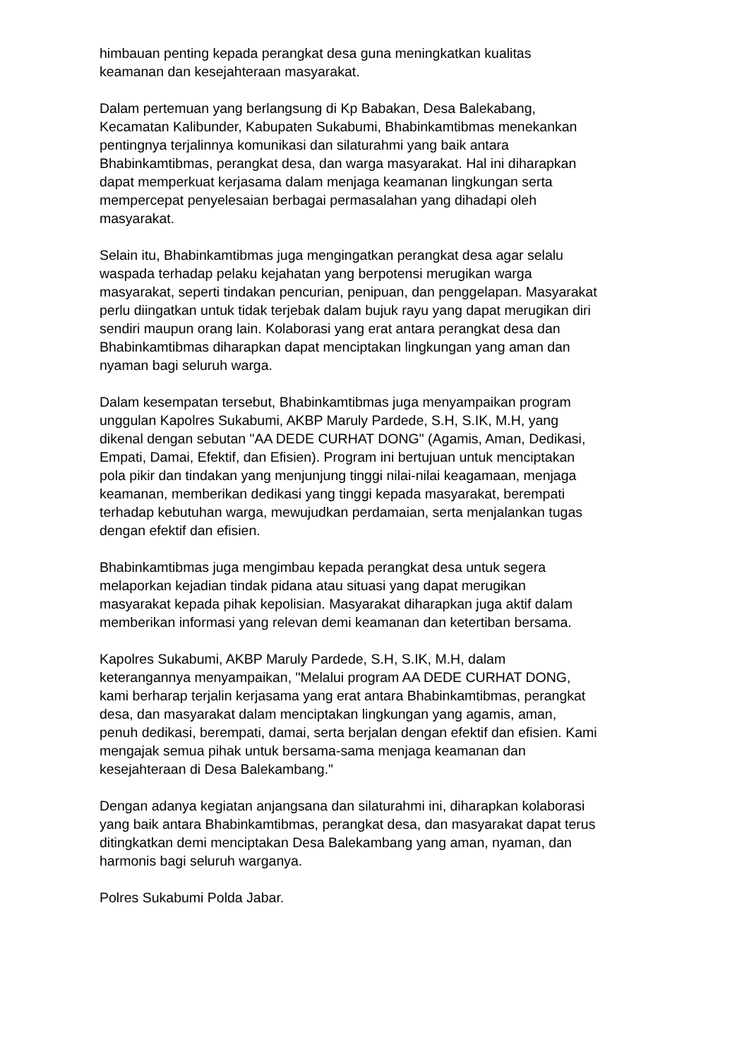himbauan penting kepada perangkat desa guna meningkatkan kualitas
keamanan dan kesejahteraan masyarakat.
Dalam pertemuan yang berlangsung di Kp Babakan, Desa Balekabang,
Kecamatan Kalibunder, Kabupaten Sukabumi, Bhabinkamtibmas menekankan
pentingnya terjalinnya komunikasi dan silaturahmi yang baik antara
Bhabinkamtibmas, perangkat desa, dan warga masyarakat. Hal ini diharapkan
dapat memperkuat kerjasama dalam menjaga keamanan lingkungan serta
mempercepat penyelesaian berbagai permasalahan yang dihadapi oleh
masyarakat.
Selain itu, Bhabinkamtibmas juga mengingatkan perangkat desa agar selalu
waspada terhadap pelaku kejahatan yang berpotensi merugikan warga
masyarakat, seperti tindakan pencurian, penipuan, dan penggelapan. Masyarakat
perlu diingatkan untuk tidak terjebak dalam bujuk rayu yang dapat merugikan diri
sendiri maupun orang lain. Kolaborasi yang erat antara perangkat desa dan
Bhabinkamtibmas diharapkan dapat menciptakan lingkungan yang aman dan
nyaman bagi seluruh warga.
Dalam kesempatan tersebut, Bhabinkamtibmas juga menyampaikan program
unggulan Kapolres Sukabumi, AKBP Maruly Pardede, S.H, S.IK, M.H, yang
dikenal dengan sebutan "AA DEDE CURHAT DONG" (Agamis, Aman, Dedikasi,
Empati, Damai, Efektif, dan Efisien). Program ini bertujuan untuk menciptakan
pola pikir dan tindakan yang menjunjung tinggi nilai-nilai keagamaan, menjaga
keamanan, memberikan dedikasi yang tinggi kepada masyarakat, berempati
terhadap kebutuhan warga, mewujudkan perdamaian, serta menjalankan tugas
dengan efektif dan efisien.
Bhabinkamtibmas juga mengimbau kepada perangkat desa untuk segera
melaporkan kejadian tindak pidana atau situasi yang dapat merugikan
masyarakat kepada pihak kepolisian. Masyarakat diharapkan juga aktif dalam
memberikan informasi yang relevan demi keamanan dan ketertiban bersama.
Kapolres Sukabumi, AKBP Maruly Pardede, S.H, S.IK, M.H, dalam
keterangannya menyampaikan, "Melalui program AA DEDE CURHAT DONG,
kami berharap terjalin kerjasama yang erat antara Bhabinkamtibmas, perangkat
desa, dan masyarakat dalam menciptakan lingkungan yang agamis, aman,
penuh dedikasi, berempati, damai, serta berjalan dengan efektif dan efisien. Kami
mengajak semua pihak untuk bersama-sama menjaga keamanan dan
kesejahteraan di Desa Balekambang."
Dengan adanya kegiatan anjangsana dan silaturahmi ini, diharapkan kolaborasi
yang baik antara Bhabinkamtibmas, perangkat desa, dan masyarakat dapat terus
ditingkatkan demi menciptakan Desa Balekambang yang aman, nyaman, dan
harmonis bagi seluruh warganya.
Polres Sukabumi Polda Jabar.